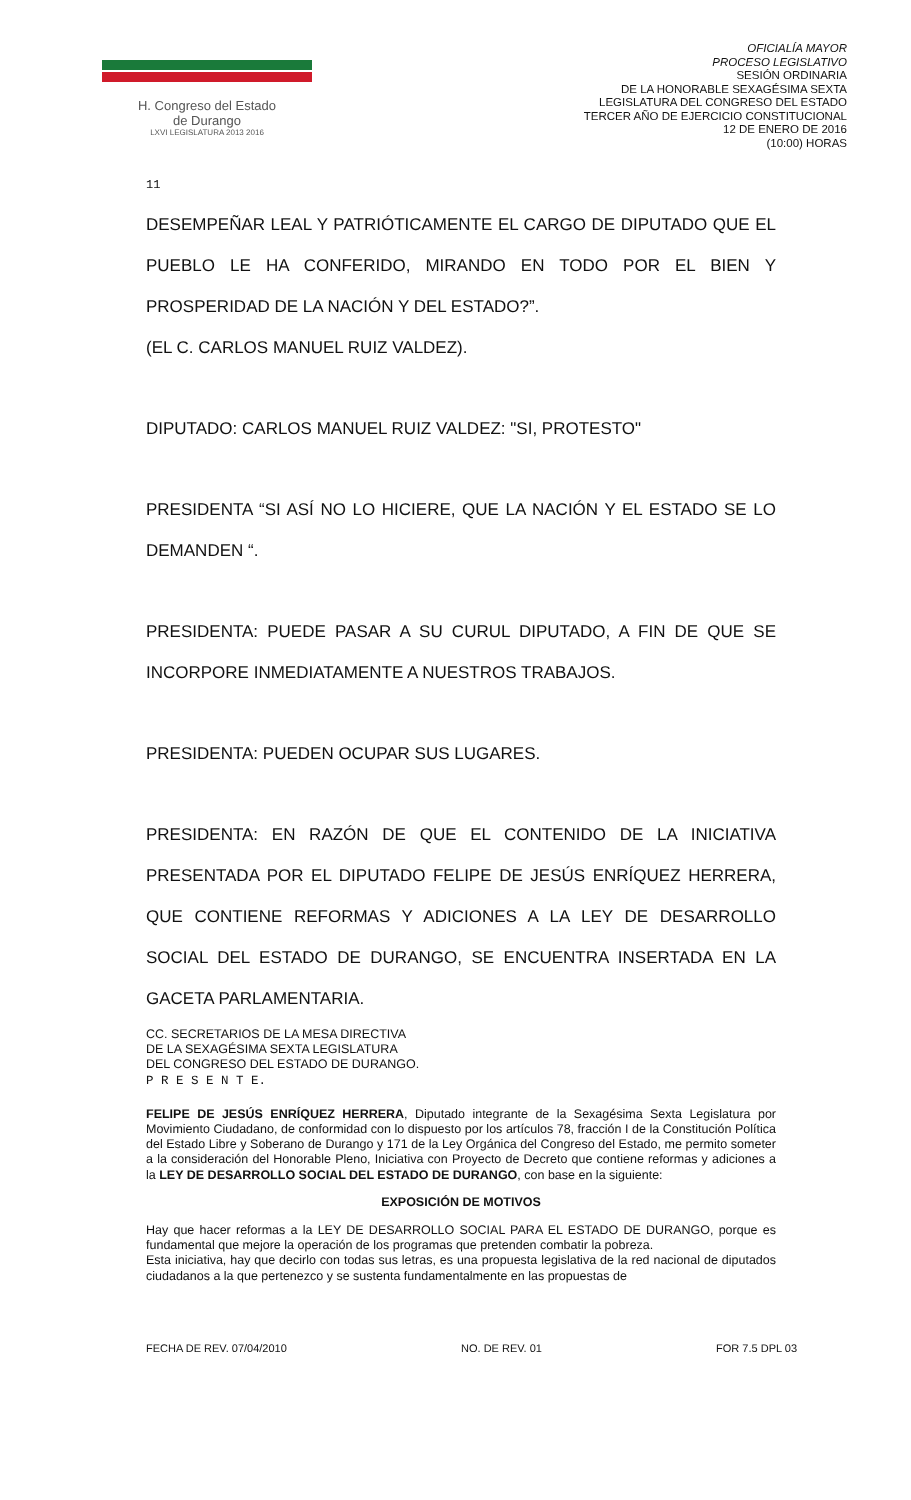H. Congreso del Estado
de Durango
LXVI LEGISLATURA 2013 2016
OFICIALÍA MAYOR
PROCESO LEGISLATIVO
SESIÓN ORDINARIA
DE LA HONORABLE SEXAGÉSIMA SEXTA
LEGISLATURA DEL CONGRESO DEL ESTADO
TERCER AÑO DE EJERCICIO CONSTITUCIONAL
12 DE ENERO DE 2016
(10:00) HORAS
11
DESEMPEÑAR LEAL Y PATRIÓTICAMENTE EL CARGO DE DIPUTADO QUE EL PUEBLO LE HA CONFERIDO, MIRANDO EN TODO POR EL BIEN Y PROSPERIDAD DE LA NACIÓN Y DEL ESTADO?”.
(EL C. CARLOS MANUEL RUIZ VALDEZ).
DIPUTADO: CARLOS MANUEL RUIZ VALDEZ: "SI, PROTESTO"
PRESIDENTA “SI ASÍ NO LO HICIERE, QUE LA NACIÓN Y EL ESTADO SE LO DEMANDEN “.
PRESIDENTA: PUEDE PASAR A SU CURUL DIPUTADO, A FIN DE QUE SE INCORPORE INMEDIATAMENTE A NUESTROS TRABAJOS.
PRESIDENTA: PUEDEN OCUPAR SUS LUGARES.
PRESIDENTA: EN RAZÓN DE QUE EL CONTENIDO DE LA INICIATIVA PRESENTADA POR EL DIPUTADO FELIPE DE JESÚS ENRÍQUEZ HERRERA, QUE CONTIENE REFORMAS Y ADICIONES A LA LEY DE DESARROLLO SOCIAL DEL ESTADO DE DURANGO, SE ENCUENTRA INSERTADA EN LA GACETA PARLAMENTARIA.
CC. SECRETARIOS DE LA MESA DIRECTIVA
DE LA SEXAGÉSIMA SEXTA LEGISLATURA
DEL CONGRESO DEL ESTADO DE DURANGO.
P R E S E N T E.
FELIPE DE JESÚS ENRÍQUEZ HERRERA, Diputado integrante de la Sexagésima Sexta Legislatura por Movimiento Ciudadano, de conformidad con lo dispuesto por los artículos 78, fracción I de la Constitución Política del Estado Libre y Soberano de Durango y 171 de la Ley Orgánica del Congreso del Estado, me permito someter a la consideración del Honorable Pleno, Iniciativa con Proyecto de Decreto que contiene reformas y adiciones a la LEY DE DESARROLLO SOCIAL DEL ESTADO DE DURANGO, con base en la siguiente:
EXPOSICIÓN DE MOTIVOS
Hay que hacer reformas a la LEY DE DESARROLLO SOCIAL PARA EL ESTADO DE DURANGO, porque es fundamental que mejore la operación de los programas que pretenden combatir la pobreza.
Esta iniciativa, hay que decirlo con todas sus letras, es una propuesta legislativa de la red nacional de diputados ciudadanos a la que pertenezco y se sustenta fundamentalmente en las propuestas de
FECHA DE REV. 07/04/2010 NO. DE REV. 01 FOR 7.5 DPL 03